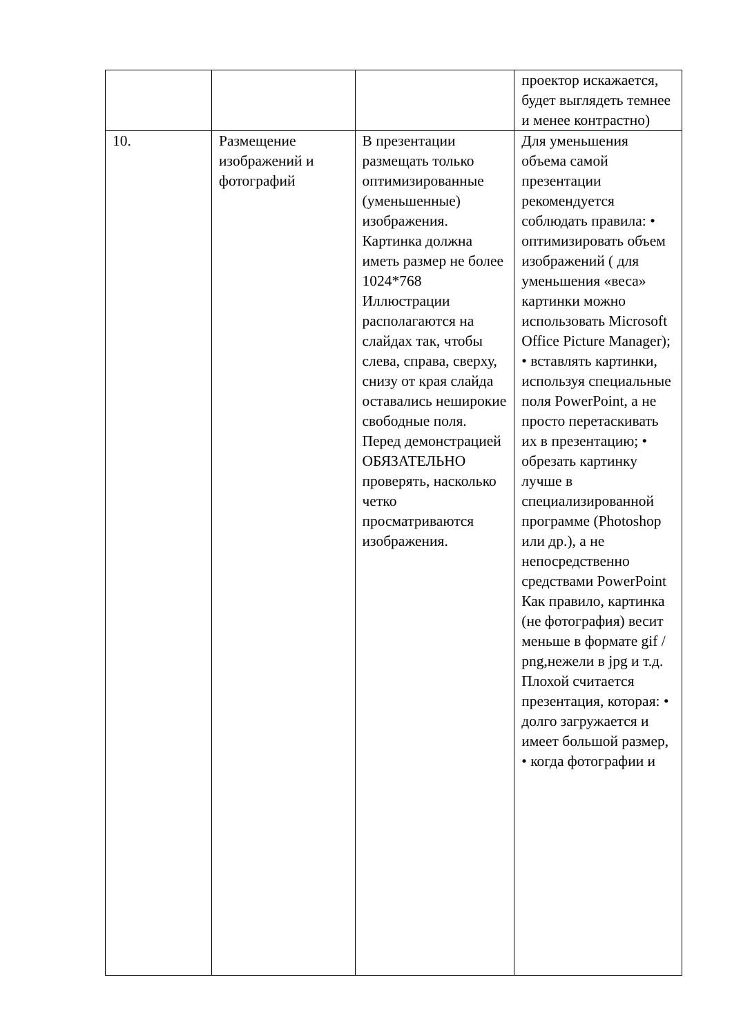| | | | проектор искажается, будет выглядеть темнее и менее контрастно) |
| 10. | Размещение изображений и фотографий | В презентации размещать только оптимизированные (уменьшенные) изображения. Картинка должна иметь размер не более 1024*768 Иллюстрации располагаются на слайдах так, чтобы слева, справа, сверху, снизу от края слайда оставались неширокие свободные поля. Перед демонстрацией ОБЯЗАТЕЛЬНО проверять, насколько четко просматриваются изображения. | Для уменьшения объема самой презентации рекомендуется соблюдать правила: • оптимизировать объем изображений ( для уменьшения «веса» картинки можно использовать Microsoft Office Picture Manager); • вставлять картинки, используя специальные поля PowerPoint, а не просто перетаскивать их в презентацию; • обрезать картинку лучше в специализированной программе (Photoshop или др.), а не непосредственно средствами PowerPoint Как правило, картинка (не фотография) весит меньше в формате gif / png,нежели в jpg и т.д. Плохой считается презентация, которая: • долго загружается и имеет большой размер, • когда фотографии и |